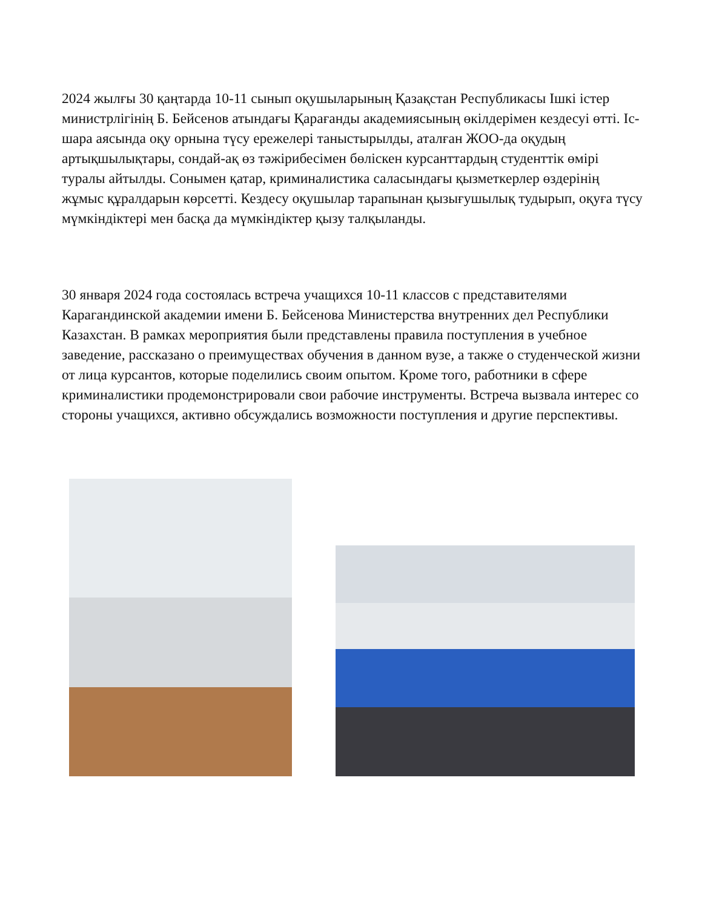2024 жылғы 30 қаңтарда 10-11 сынып оқушыларының Қазақстан Республикасы Ішкі істер министрлігінің Б. Бейсенов атындағы Қарағанды академиясының өкілдерімен кездесуі өтті. Іс-шара аясында оқу орнына түсу ережелері таныстырылды, аталған ЖОО-да оқудың артықшылықтары, сондай-ақ өз тәжірибесімен бөліскен курсанттардың студенттік өмірі туралы айтылды. Сонымен қатар, криминалистика саласындағы қызметкерлер өздерінің жұмыс құралдарын көрсетті. Кездесу оқушылар тарапынан қызығушылық тудырып, оқуға түсу мүмкіндіктері мен басқа да мүмкіндіктер қызу талқыланды.
30 января 2024 года состоялась встреча учащихся 10-11 классов с представителями Карагандинской академии имени Б. Бейсенова Министерства внутренних дел Республики Казахстан. В рамках мероприятия были представлены правила поступления в учебное заведение, рассказано о преимуществах обучения в данном вузе, а также о студенческой жизни от лица курсантов, которые поделились своим опытом. Кроме того, работники в сфере криминалистики продемонстрировали свои рабочие инструменты. Встреча вызвала интерес со стороны учащихся, активно обсуждались возможности поступления и другие перспективы.